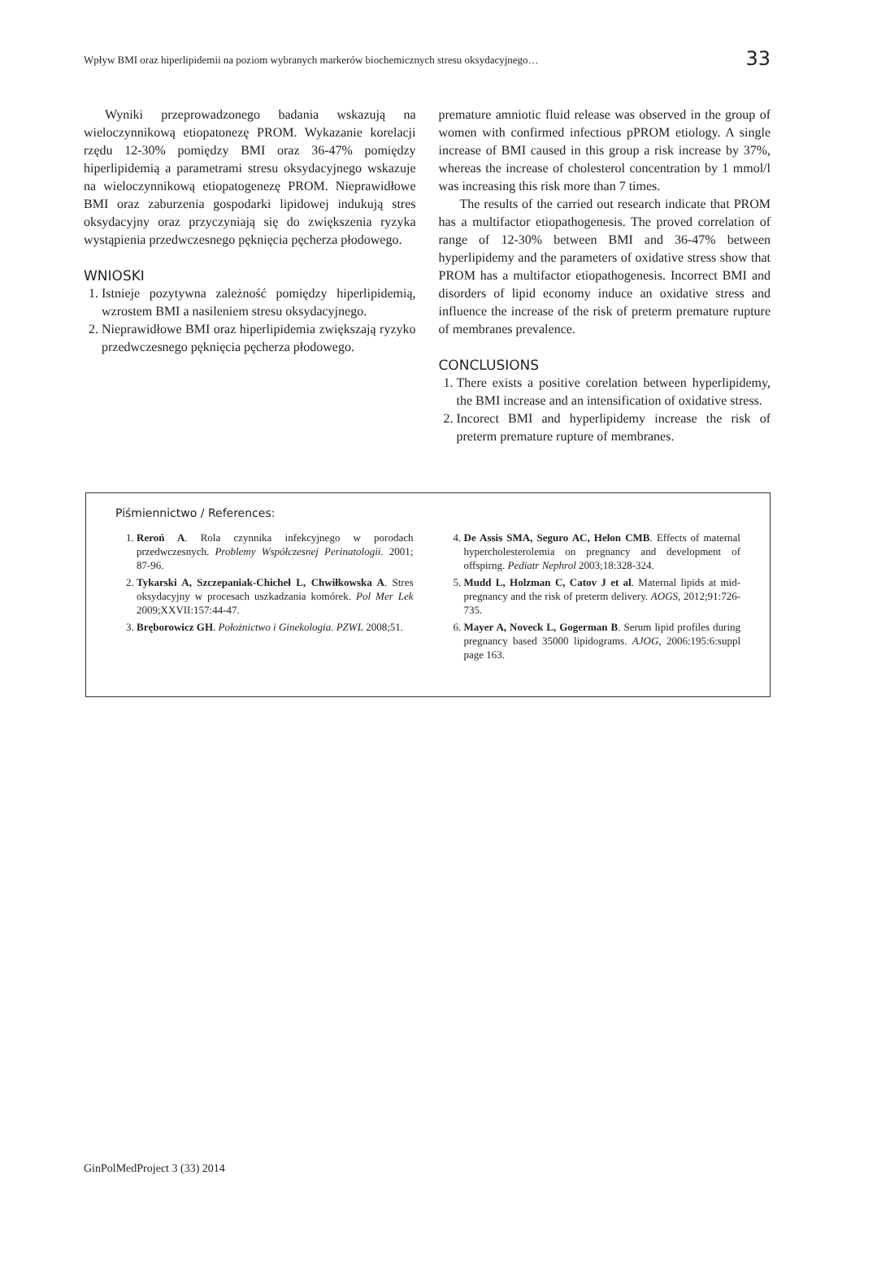Wpływ BMI oraz hiperlipidemii na poziom wybranych markerów biochemicznych stresu oksydacyjnego…
33
Wyniki przeprowadzonego badania wskazują na wieloczynnikową etiopatonezę PROM. Wykazanie korelacji rzędu 12-30% pomiędzy BMI oraz 36-47% pomiędzy hiperlipidemią a parametrami stresu oksydacyjnego wskazuje na wieloczynnikową etiopatogenezę PROM. Nieprawidłowe BMI oraz zaburzenia gospodarki lipidowej indukują stres oksydacyjny oraz przyczyniają się do zwiększenia ryzyka wystąpienia przedwczesnego pęknięcia pęcherza płodowego.
WNIOSKI
1. Istnieje pozytywna zależność pomiędzy hiperlipidemią, wzrostem BMI a nasileniem stresu oksydacyjnego.
2. Nieprawidłowe BMI oraz hiperlipidemia zwiększają ryzyko przedwczesnego pęknięcia pęcherza płodowego.
premature amniotic fluid release was observed in the group of women with confirmed infectious pPROM etiology. A single increase of BMI caused in this group a risk increase by 37%, whereas the increase of cholesterol concentration by 1 mmol/l was increasing this risk more than 7 times.
The results of the carried out research indicate that PROM has a multifactor etiopathogenesis. The proved correlation of range of 12-30% between BMI and 36-47% between hyperlipidemy and the parameters of oxidative stress show that PROM has a multifactor etiopathogenesis. Incorrect BMI and disorders of lipid economy induce an oxidative stress and influence the increase of the risk of preterm premature rupture of membranes prevalence.
CONCLUSIONS
1. There exists a positive corelation between hyperlipidemy, the BMI increase and an intensification of oxidative stress.
2. Incorect BMI and hyperlipidemy increase the risk of preterm premature rupture of membranes.
Piśmiennictwo / References:
1. Reroń A. Rola czynnika infekcyjnego w porodach przedwczesnych. Problemy Współczesnej Perinatologii. 2001; 87-96.
2. Tykarski A, Szczepaniak-Chicheł L, Chwiłkowska A. Stres oksydacyjny w procesach uszkadzania komórek. Pol Mer Lek 2009;XXVII:157:44-47.
3. Bręborowicz GH. Położnictwo i Ginekologia. PZWL 2008;51.
4. De Assis SMA, Seguro AC, Helon CMB. Effects of maternal hypercholesterolemia on pregnancy and development of offspirng. Pediatr Nephrol 2003;18:328-324.
5. Mudd L, Holzman C, Catov J et al. Maternal lipids at mid-pregnancy and the risk of preterm delivery. AOGS, 2012;91:726-735.
6. Mayer A, Noveck L, Gogerman B. Serum lipid profiles during pregnancy based 35000 lipidograms. AJOG, 2006:195:6:suppl page 163.
GinPolMedProject 3 (33) 2014